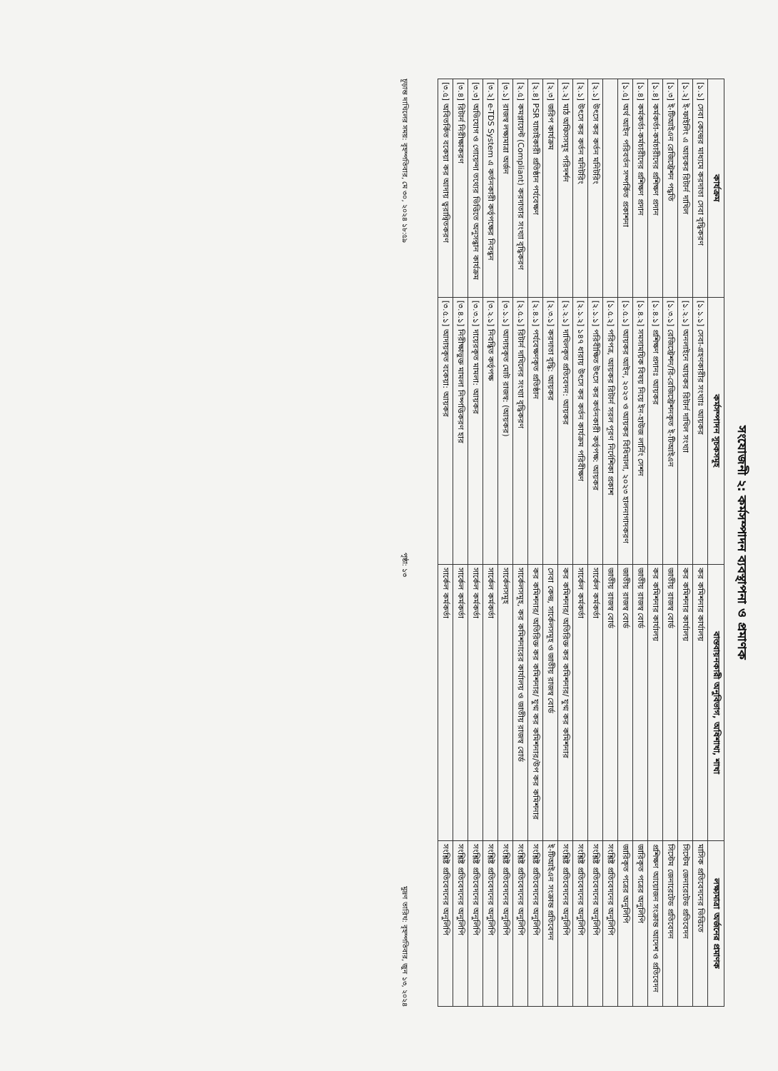সংযোজনী ২: কর্মসম্পাদন ব্যবস্থাপনা ও প্রমাণক
| কার্যক্রম | কর্মসম্পাদন সূচকসমূহ | বাস্তবায়নকারী অনুবিভাগ, অধিশাখা, শাখা | লক্ষ্যমাত্রা অর্জনের প্রমাণক |
| --- | --- | --- | --- |
| [১.১] সেবা কেন্দ্রের মাধ্যমে করদাতা সেবা বৃদ্ধিকরণ | [১.১.১] সেবা-গ্রহণকারীর সংখ্যাঃ আয়কর | কর কমিশনার কার্যালয় | মাসিক প্রতিবেদনের ভিত্তিতে |
| [১.২] ই-ফাইলিং এ আয়কর রিটার্ন দাখিল | [১.২.১] অনলাইনে আয়কর রিটার্ন দাখিল সংখ্যা | কর কমিশনার কার্যালয় | সিস্টেম জেনারেটেড প্রতিবেদন |
| [১.৩] ই-টিআইএন রেজিস্ট্রেশন পদ্ধতি | [১.৩.১] রেজিস্ট্রেশন/রি-রেজিস্ট্রেশনকৃত ই-টিআইএন | জাতীয় রাজস্ব বোর্ড | সিস্টেম জেনারেটেড প্রতিবেদন |
| [১.৪] কর্মকর্তা-কর্মচারীদের প্রশিক্ষণ প্রদান | [১.৪.১] প্রশিক্ষণ প্রদানঃ আয়কর | কর কমিশনার কার্যালয় | প্রশিক্ষণ আয়োজন সংক্রান্ত আদেশ ও প্রতিবেদন |
| [১.৪] কর্মকর্তা-কর্মচারীদের প্রশিক্ষণ প্রদান | [১.৪.২] সমসাময়িক বিষয় নিয়ে ইন-হাউজ লার্নিং সেশন | জাতীয় রাজস্ব বোর্ড | জারিকৃত পত্রের অনুলিপি |
| [১.৫] অর্থ আইন পরিবর্তন সম্পর্কিত প্রকাশনা | [১.৫.১] আয়কর আইন, ২০২৩ ও আয়কর বিধিমালা, ২০২৩ হালনাগাদকরণ | জাতীয় রাজস্ব বোর্ড | জারিকৃত পত্রের অনুলিপি |
| | [১.৫.২] পরিপত্র, আয়কর রিটার্ন সরল পূরণ নির্দেশিকা প্রকাশ | জাতীয় রাজস্ব বোর্ড | সংশ্লিষ্ট প্রতিবেদনের অনুলিপি |
| [২.১] উৎসে কর কর্তন মনিটরিং | [২.১.১] পরিবীক্ষিত উৎসে কর কর্তনকারী কর্তৃপক্ষ: আয়কর | সার্কেল কর্মকর্তা | সংশ্লিষ্ট প্রতিবেদনের অনুলিপি |
| [২.১] উৎসে কর কর্তন মনিটরিং | [২.১.২] ১৪৭ ধারায় উৎসে কর কর্তন কার্যক্রম পরিবীক্ষণ | সার্কেল কর্মকর্তা | সংশ্লিষ্ট প্রতিবেদনের অনুলিপি |
| [২.২] মাঠ অফিসসমূহ পরিদর্শন | [২.২.১] দাখিলকৃত প্রতিবেদন: আয়কর | কর কমিশনার/ অতিরিক্ত কর কমিশনার/ যুগ্ম কর কমিশনার | সংশ্লিষ্ট প্রতিবেদনের অনুলিপি |
| [২.৩] জরিপ কার্যক্রম | [২.৩.১] করদাতা বৃদ্ধি: আয়কর | সেবা কেন্দ্র, সার্কেলসমূহ ও জাতীয় রাজস্ব বোর্ড | ই-টিআইএন সংক্রান্ত প্রতিবেদন |
| [২.৪] PSR যাচাইকারী প্রতিষ্ঠান পর্যবেক্ষণ | [২.৪.১] পর্যবেক্ষণকৃত প্রতিষ্ঠান | কর কমিশনার/ অতিরিক্ত কর কমিশনার/ যুগ্ম কর কমিশনার/উপ কর কমিশনার | সংশ্লিষ্ট প্রতিবেদনের অনুলিপি |
| [২.৫] কমপ্লায়েন্ট (Compliant) করদাতার সংখ্যা বৃদ্ধিকরণ | [২.৫.১] রিটার্ন দাখিলের সংখ্যা বৃদ্ধিকরণ | সার্কেলসমূহ, কর কমিশনারের কার্যালয় ও জাতীয় রাজস্ব বোর্ড | সংশ্লিষ্ট প্রতিবেদনের অনুলিপি |
| [৩.১] রাজস্ব লক্ষ্যমাত্রা অর্জন | [৩.১.১] আদায়কৃত মোট রাজস্ব: (আয়কর) | সার্কেলসমূহ | সংশ্লিষ্ট প্রতিবেদনের অনুলিপি |
| [৩.২] e-TDS System এ কর্তনকারী কর্তৃপক্ষের নিবন্ধন | [৩.২.১] নিবন্ধিত কর্তৃপক্ষ | সার্কেল কর্মকর্তা | সংশ্লিষ্ট প্রতিবেদনের অনুলিপি |
| [৩.৩] অভিযোগ ও গোয়েন্দা তথ্যের ভিত্তিতে অনুসন্ধান কার্যক্রম | [৩.৩.১] দায়েরকৃত মামলা: আয়কর | সার্কেল কর্মকর্তা | সংশ্লিষ্ট প্রতিবেদনের অনুলিপি |
| [৩.৪] রিটার্ন নিরীক্ষাকরণ | [৩.৪.১] নিরীক্ষাভুক্ত মামলা নিষ্পত্তিকরণ হার | সার্কেল কর্মকর্তা | সংশ্লিষ্ট প্রতিবেদনের অনুলিপি |
| [৩.৫] অবিতর্কিত বকেয়া কর আদায় ত্বরান্বিতকরণ | [৩.৫.১] আদায়কৃত বকেয়া: আয়কর | সার্কেল কর্মকর্তা | সংশ্লিষ্ট প্রতিবেদনের অনুলিপি |
চূড়ান্ত দাখিলের সময়: বৃহস্পতিবার, মে ৩০, ২০২৪ ১৮:৫৯ পৃষ্ঠা: ১৩ মুদ্রণ তারিখ: বৃহস্পতিবার, জুন ১৩, ২০২৪